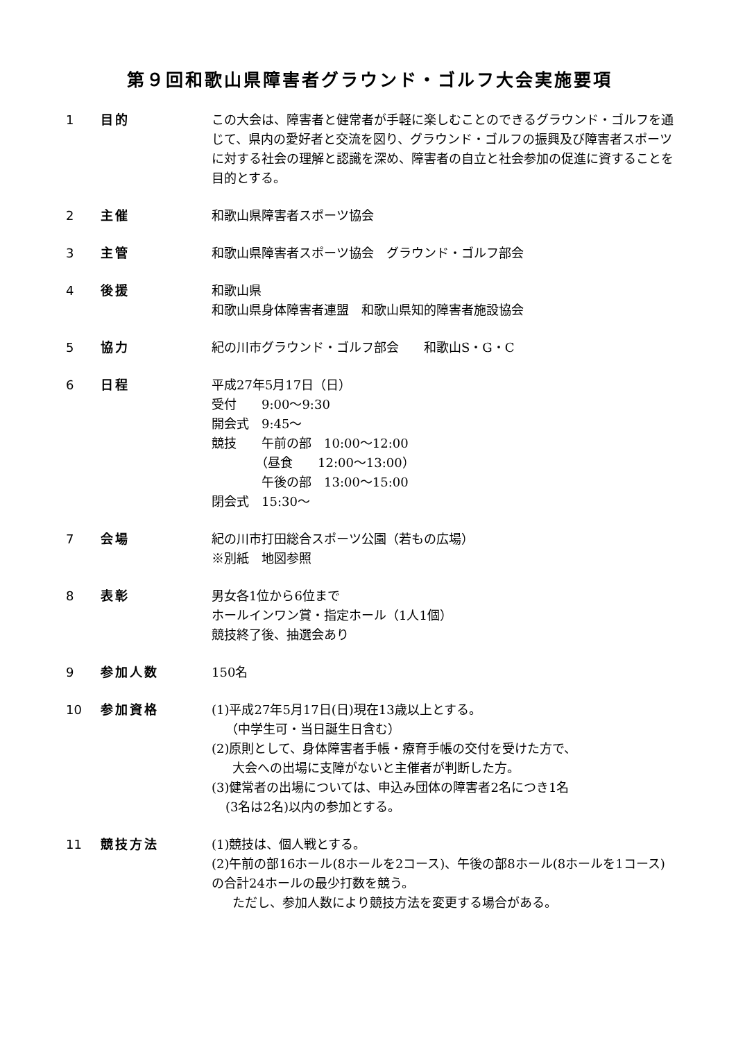第９回和歌山県障害者グラウンド・ゴルフ大会実施要項
1 目的 この大会は、障害者と健常者が手軽に楽しむことのできるグラウンド・ゴルフを通じて、県内の愛好者と交流を図り、グラウンド・ゴルフの振興及び障害者スポーツに対する社会の理解と認識を深め、障害者の自立と社会参加の促進に資することを目的とする。
2 主催 和歌山県障害者スポーツ協会
3 主管 和歌山県障害者スポーツ協会　グラウンド・ゴルフ部会
4 後援 和歌山県
和歌山県身体障害者連盟　和歌山県知的障害者施設協会
5 協力 紀の川市グラウンド・ゴルフ部会　　和歌山S・G・C
6 日程 平成27年5月17日（日）
受付　　9:00～9:30
開会式　9:45～
競技　　午前の部　10:00～12:00
　　　　（昼食　　12:00～13:00）
　　　　午後の部　13:00～15:00
閉会式　15:30～
7 会場 紀の川市打田総合スポーツ公園（若もの広場）
※別紙　地図参照
8 表彰 男女各1位から6位まで
ホールインワン賞・指定ホール（1人1個）
競技終了後、抽選会あり
9 参加人数 150名
10 参加資格 (1)平成27年5月17日(日)現在13歳以上とする。
（中学生可・当日誕生日含む）
(2)原則として、身体障害者手帳・療育手帳の交付を受けた方で、
大会への出場に支障がないと主催者が判断した方。
(3)健常者の出場については、申込み団体の障害者2名につき1名
(3名は2名)以内の参加とする。
11 競技方法 (1)競技は、個人戦とする。
(2)午前の部16ホール(8ホールを2コース)、午後の部8ホール(8ホールを1コース)の合計24ホールの最少打数を競う。
ただし、参加人数により競技方法を変更する場合がある。